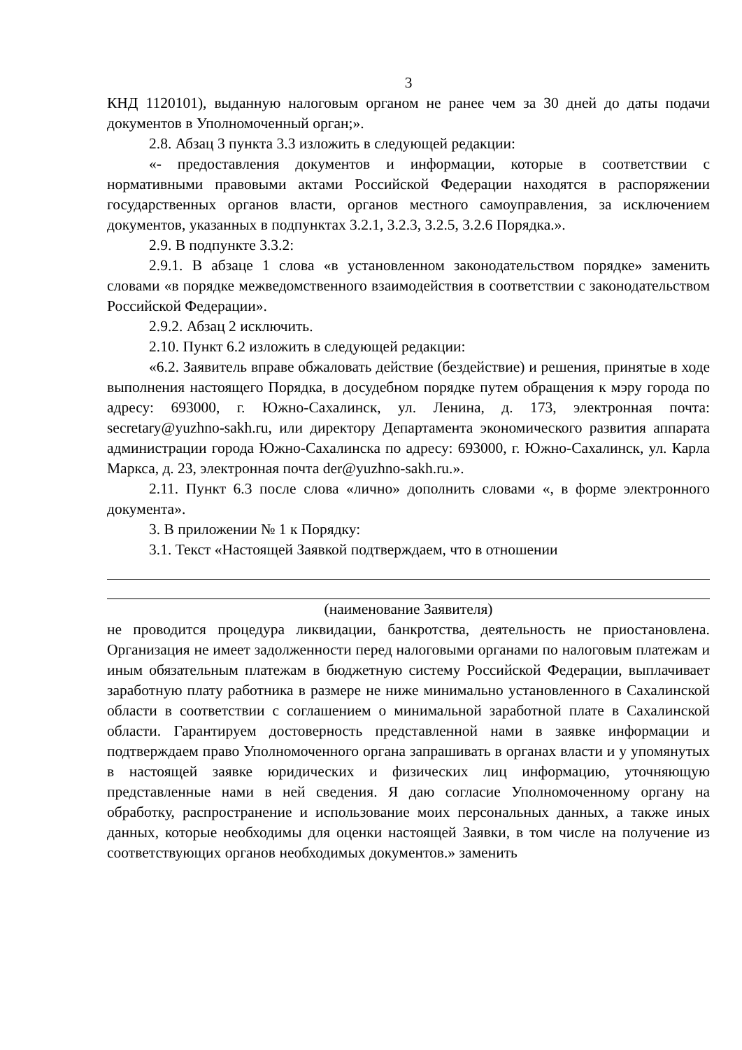3
КНД 1120101), выданную налоговым органом не ранее чем за 30 дней до даты подачи документов в Уполномоченный орган;».
2.8. Абзац 3 пункта 3.3 изложить в следующей редакции:
«- предоставления документов и информации, которые в соответствии с нормативными правовыми актами Российской Федерации находятся в распоряжении государственных органов власти, органов местного самоуправления, за исключением документов, указанных в подпунктах 3.2.1, 3.2.3, 3.2.5, 3.2.6 Порядка.».
2.9. В подпункте 3.3.2:
2.9.1. В абзаце 1 слова «в установленном законодательством порядке» заменить словами «в порядке межведомственного взаимодействия в соответствии с законодательством Российской Федерации».
2.9.2. Абзац 2 исключить.
2.10. Пункт 6.2 изложить в следующей редакции:
«6.2. Заявитель вправе обжаловать действие (бездействие) и решения, принятые в ходе выполнения настоящего Порядка, в досудебном порядке путем обращения к мэру города по адресу: 693000, г. Южно-Сахалинск, ул. Ленина, д. 173, электронная почта: secretary@yuzhno-sakh.ru, или директору Департамента экономического развития аппарата администрации города Южно-Сахалинска по адресу: 693000, г. Южно-Сахалинск, ул. Карла Маркса, д. 23, электронная почта der@yuzhno-sakh.ru.».
2.11. Пункт 6.3 после слова «лично» дополнить словами «, в форме электронного документа».
3. В приложении № 1 к Порядку:
3.1. Текст «Настоящей Заявкой подтверждаем, что в отношении
(наименование Заявителя)
не проводится процедура ликвидации, банкротства, деятельность не приостановлена. Организация не имеет задолженности перед налоговыми органами по налоговым платежам и иным обязательным платежам в бюджетную систему Российской Федерации, выплачивает заработную плату работника в размере не ниже минимально установленного в Сахалинской области в соответствии с соглашением о минимальной заработной плате в Сахалинской области. Гарантируем достоверность представленной нами в заявке информации и подтверждаем право Уполномоченного органа запрашивать в органах власти и у упомянутых в настоящей заявке юридических и физических лиц информацию, уточняющую представленные нами в ней сведения. Я даю согласие Уполномоченному органу на обработку, распространение и использование моих персональных данных, а также иных данных, которые необходимы для оценки настоящей Заявки, в том числе на получение из соответствующих органов необходимых документов.» заменить